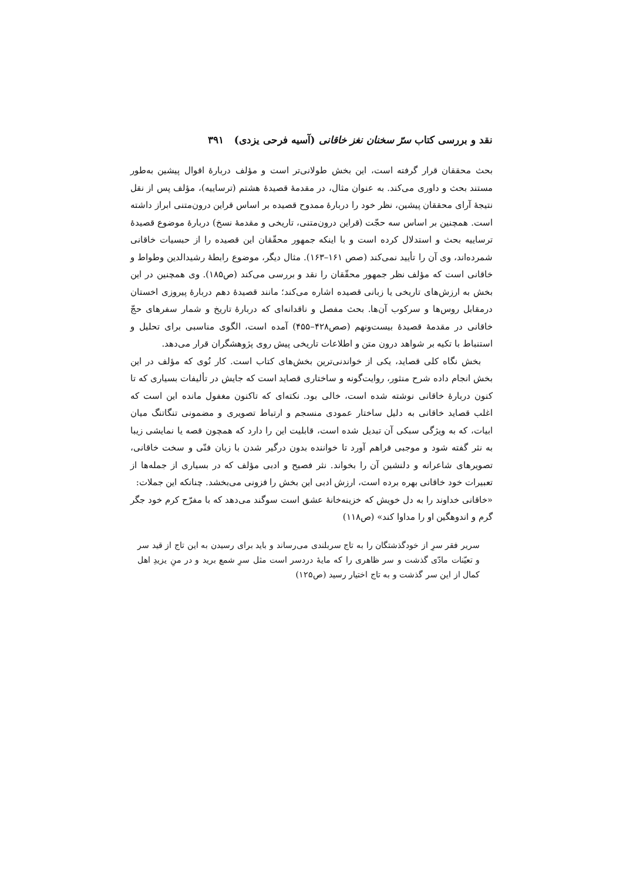نقد و بررسی کتاب سرّ سخنان نغز خاقانی (آسیه فرحی یزدی) ۳۹۱
بحث محققان قرار گرفته است، این بخش طولانی‌تر است و مؤلف دربارهٔ اقوال پیشین به‌طور مستند بحث و داوری می‌کند. به عنوان مثال، در مقدمهٔ قصیدهٔ هشتم (ترساییه)، مؤلف پس از نقل نتیجهٔ آرای محققان پیشین، نظر خود را دربارهٔ ممدوح قصیده بر اساس قراین درون‌متنی ابراز داشته است. همچنین بر اساس سه حجّت (قراین درون‌متنی، تاریخی و مقدمهٔ نسخ) دربارهٔ موضوع قصیدهٔ ترساییه بحث و استدلال کرده است و با اینکه جمهور محقّقان این قصیده را از حبسیات خاقانی شمرده‌اند، وی آن را تأیید نمی‌کند (صص ۱۶۱–۱۶۳). مثال دیگر، موضوع رابطهٔ رشیدالدین وطواط و خاقانی است که مؤلف نظر جمهور محقّقان را نقد و بررسی می‌کند (ص۱۸۵). وی همچنین در این بخش به ارزش‌های تاریخی یا زبانی قصیده اشاره می‌کند؛ مانند قصیدهٔ دهم دربارهٔ پیروزی اخستان درمقابل روس‌ها و سرکوب آن‌ها. بحث مفصل و ناقدانه‌ای که دربارهٔ تاریخ و شمار سفرهای حجّ خاقانی در مقدمهٔ قصیدهٔ بیست‌ونهم (صص۴۲۸–۴۵۵) آمده است، الگوی مناسبی برای تحلیل و استنباط با تکیه بر شواهد درون متن و اطلاعات تاریخی پیش روی پژوهشگران قرار می‌دهد.
بخش نگاه کلی قصاید، یکی از خواندنی‌ترین بخش‌های کتاب است. کار نُوی که مؤلف در این بخش انجام داده شرح منثور، روایت‌گونه و ساختاری قصاید است که جایش در تألیفات بسیاری که تا کنون دربارهٔ خاقانی نوشته شده است، خالی بود. نکته‌ای که تاکنون مغفول مانده این است که اغلب قصاید خاقانی به دلیل ساختار عمودی منسجم و ارتباط تصویری و مضمونی تنگاتنگ میان ابیات، که به ویژگی سبکی آن تبدیل شده است، قابلیت این را دارد که همچون قصه یا نمایشی زیبا به نثر گفته شود و موجبی فراهم آورد تا خواننده بدون درگیر شدن با زبان فنّی و سخت خاقانی، تصویرهای شاعرانه و دلنشین آن را بخواند. نثر فصیح و ادبی مؤلف که در بسیاری از جمله‌ها از تعبیرات خود خاقانی بهره برده است، ارزش ادبی این بخش را فزونی می‌بخشد. چنانکه این جملات:
«خاقانی خداوند را به دل خویش که خزینه‌خانهٔ عشق است سوگند می‌دهد که با مفرّح کرم خود جگر گرم و اندوهگین او را مداوا کند» (ص۱۱۸)
سریر فقر سرِ از خودگذشتگان را به تاج سربلندی می‌رساند و باید برای رسیدن به این تاج از قید سر و تعیّنات مادّی گذشت و سر ظاهری را که مایهٔ دردسر است مثل سرِ شمع برید و در منِ یزیدِ اهل کمال از این سر گذشت و به تاج اختیار رسید (ص۱۲۵)